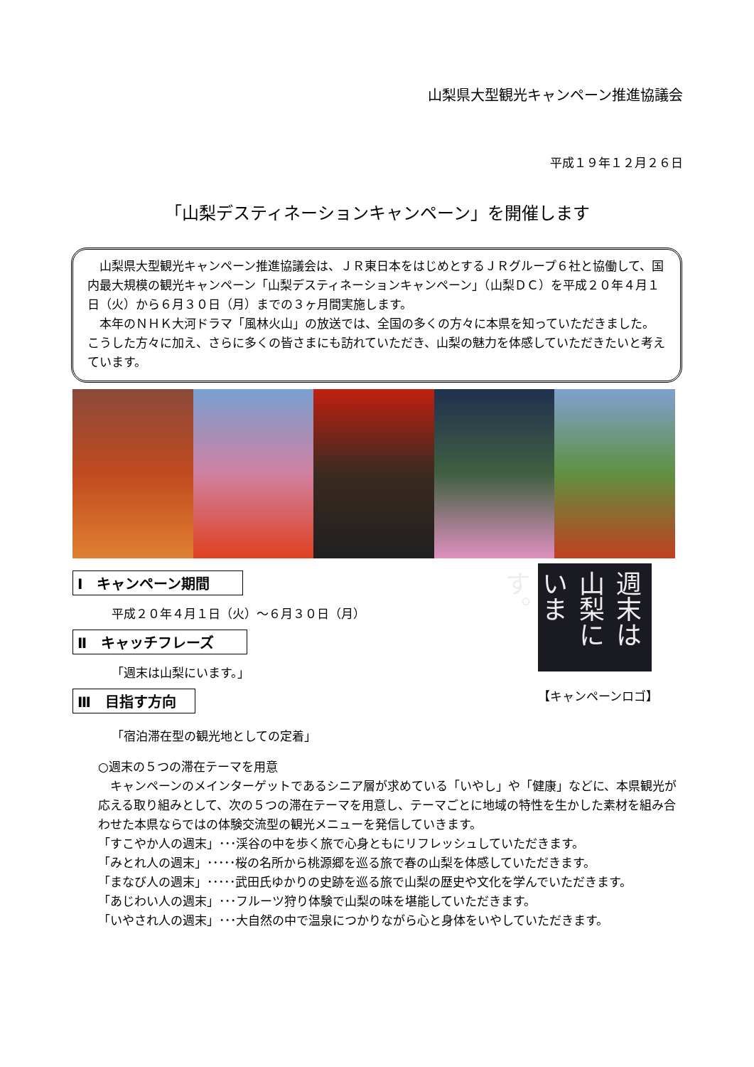山梨県大型観光キャンペーン推進協議会
平成１９年１２月２６日
「山梨デスティネーションキャンペーン」を開催します
　山梨県大型観光キャンペーン推進協議会は、ＪＲ東日本をはじめとするＪＲグループ６社と協働して、国内最大規模の観光キャンペーン「山梨デスティネーションキャンペーン」（山梨ＤＣ）を平成２０年４月１日（火）から６月３０日（月）までの３ヶ月間実施します。
　本年のＮＨＫ大河ドラマ「風林火山」の放送では、全国の多くの方々に本県を知っていただきました。こうした方々に加え、さらに多くの皆さまにも訪れていただき、山梨の魅力を体感していただきたいと考えています。
Ⅰ　キャンペーン期間　　
平成２０年４月１日（火）～６月３０日（月）
Ⅱ　キャッチフレーズ　　
「週末は山梨にいます。」
Ⅲ　目指す方向　
「宿泊滞在型の観光地としての定着」
週末は山梨にいます。
【キャンペーンロゴ】
○週末の５つの滞在テーマを用意
　キャンペーンのメインターゲットであるシニア層が求めている「いやし」や「健康」などに、本県観光が応える取り組みとして、次の５つの滞在テーマを用意し、テーマごとに地域の特性を生かした素材を組み合わせた本県ならではの体験交流型の観光メニューを発信していきます。
「すこやか人の週末」･･･渓谷の中を歩く旅で心身ともにリフレッシュしていただきます。
「みとれ人の週末」･････桜の名所から桃源郷を巡る旅で春の山梨を体感していただきます。
「まなび人の週末」･････武田氏ゆかりの史跡を巡る旅で山梨の歴史や文化を学んでいただきます。
「あじわい人の週末」･･･フルーツ狩り体験で山梨の味を堪能していただきます。
「いやされ人の週末」･･･大自然の中で温泉につかりながら心と身体をいやしていただきます。